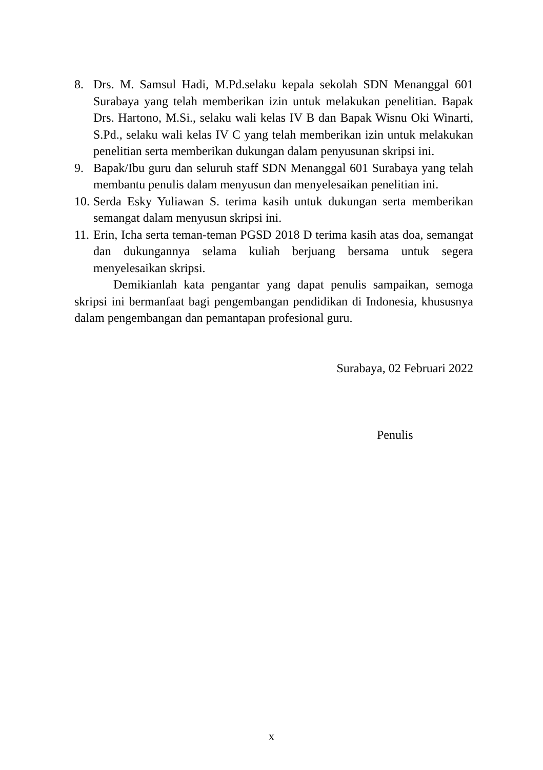8. Drs. M. Samsul Hadi, M.Pd.selaku kepala sekolah SDN Menanggal 601 Surabaya yang telah memberikan izin untuk melakukan penelitian. Bapak Drs. Hartono, M.Si., selaku wali kelas IV B dan Bapak Wisnu Oki Winarti, S.Pd., selaku wali kelas IV C yang telah memberikan izin untuk melakukan penelitian serta memberikan dukungan dalam penyusunan skripsi ini.
9. Bapak/Ibu guru dan seluruh staff SDN Menanggal 601 Surabaya yang telah membantu penulis dalam menyusun dan menyelesaikan penelitian ini.
10. Serda Esky Yuliawan S. terima kasih untuk dukungan serta memberikan semangat dalam menyusun skripsi ini.
11. Erin, Icha serta teman-teman PGSD 2018 D terima kasih atas doa, semangat dan dukungannya selama kuliah berjuang bersama untuk segera menyelesaikan skripsi.
Demikianlah kata pengantar yang dapat penulis sampaikan, semoga skripsi ini bermanfaat bagi pengembangan pendidikan di Indonesia, khususnya dalam pengembangan dan pemantapan profesional guru.
Surabaya, 02 Februari 2022
Penulis
x